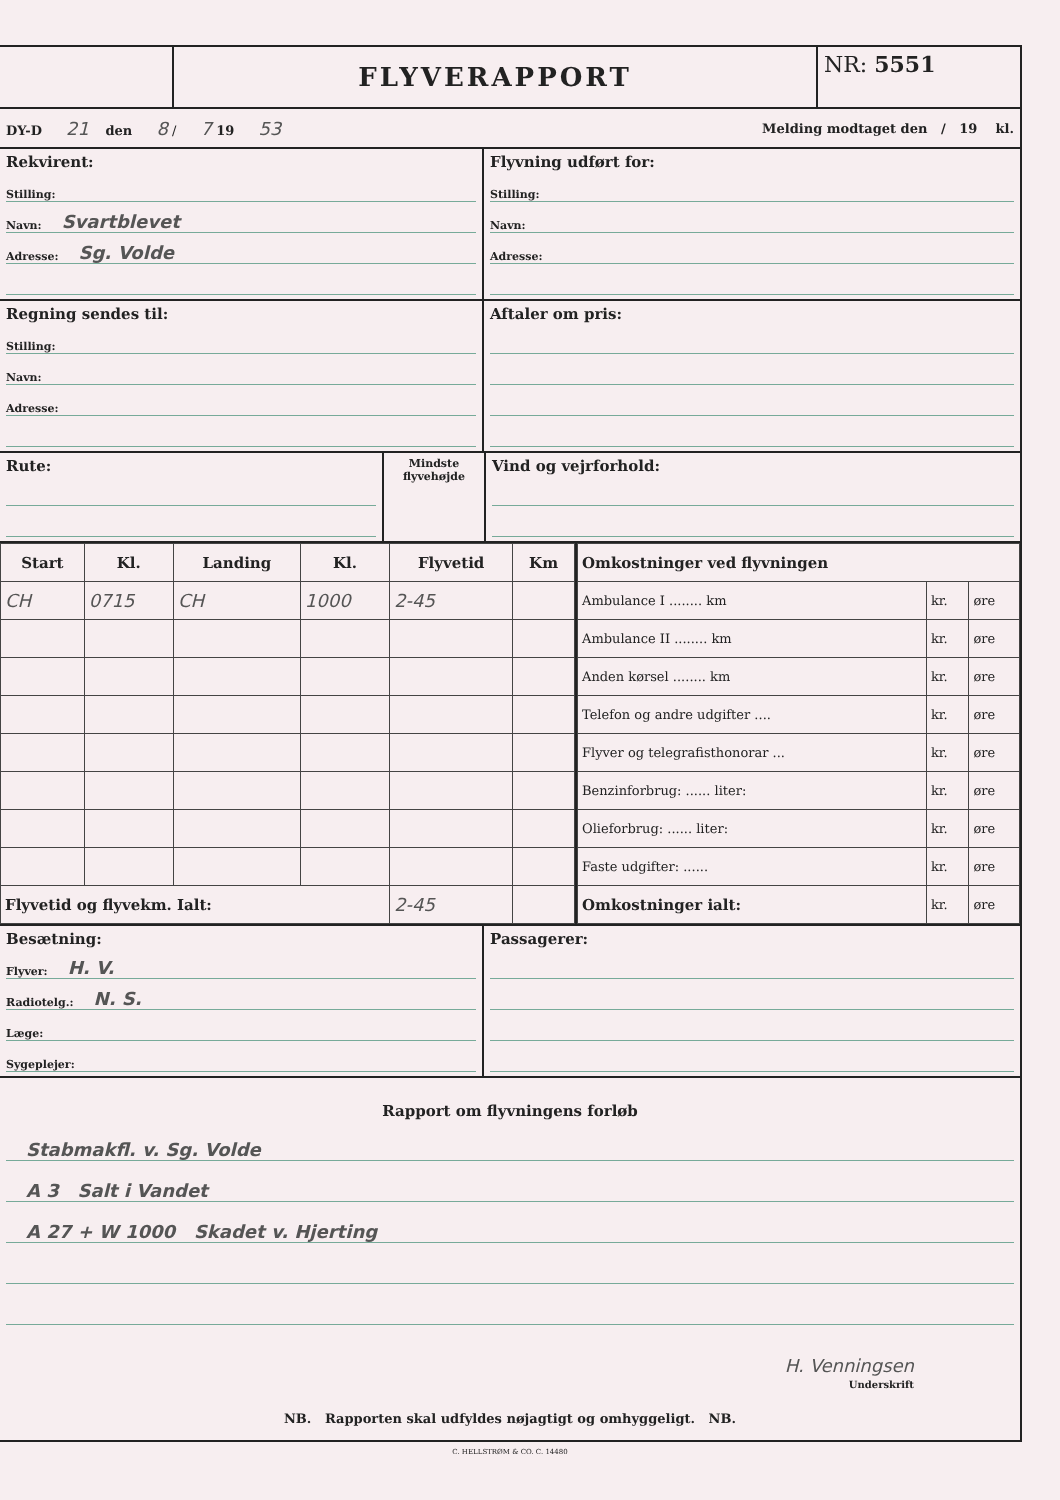FLYVERAPPORT
NR: 5551
DY-D 21 den 8 / 7 19 53
Melding modtaget den / 19 kl.
Rekvirent:
Stilling:
Navn: Svartblevet
Adresse: Sg. Volde
Flyvning udført for:
Stilling:
Navn:
Adresse:
Regning sendes til:
Stilling:
Navn:
Adresse:
Aftaler om pris:
Rute:
Mindste
flyvehøjde
Vind og vejrforhold:
| Start | Kl. | Landing | Kl. | Flyvetid | Km |
| --- | --- | --- | --- | --- | --- |
| CH | 0715 | CH | 1000 | 2-45 | |
| Flyvetid og flyvekm. Ialt: | | | | 2-45 | |
| Omkostninger ved flyvningen | | |
| --- | --- | --- |
| Ambulance I ........ km | kr. | øre |
| Ambulance II ........ km | kr. | øre |
| Anden kørsel ........ km | kr. | øre |
| Telefon og andre udgifter .... | kr. | øre |
| Flyver og telegrafisthonorar ... | kr. | øre |
| Benzinforbrug: ...... liter: | kr. | øre |
| Olieforbrug: ...... liter: | kr. | øre |
| Faste udgifter: ...... | kr. | øre |
| Omkostninger ialt: | kr. | øre |
Besætning:
Flyver: H. V.
Radiotelg.: N. S.
Læge:
Sygeplejer:
Passagerer:
Rapport om flyvningens forløb
Stabmakfl. v. Sg. Volde
A 3 Salt i Vandet
A 27 + W 1000 Skadet v. Hjerting
H. Venningsen
Underskrift
NB. Rapporten skal udfyldes nøjagtigt og omhyggeligt. NB.
C. HELLSTRØM & CO. C. 14480